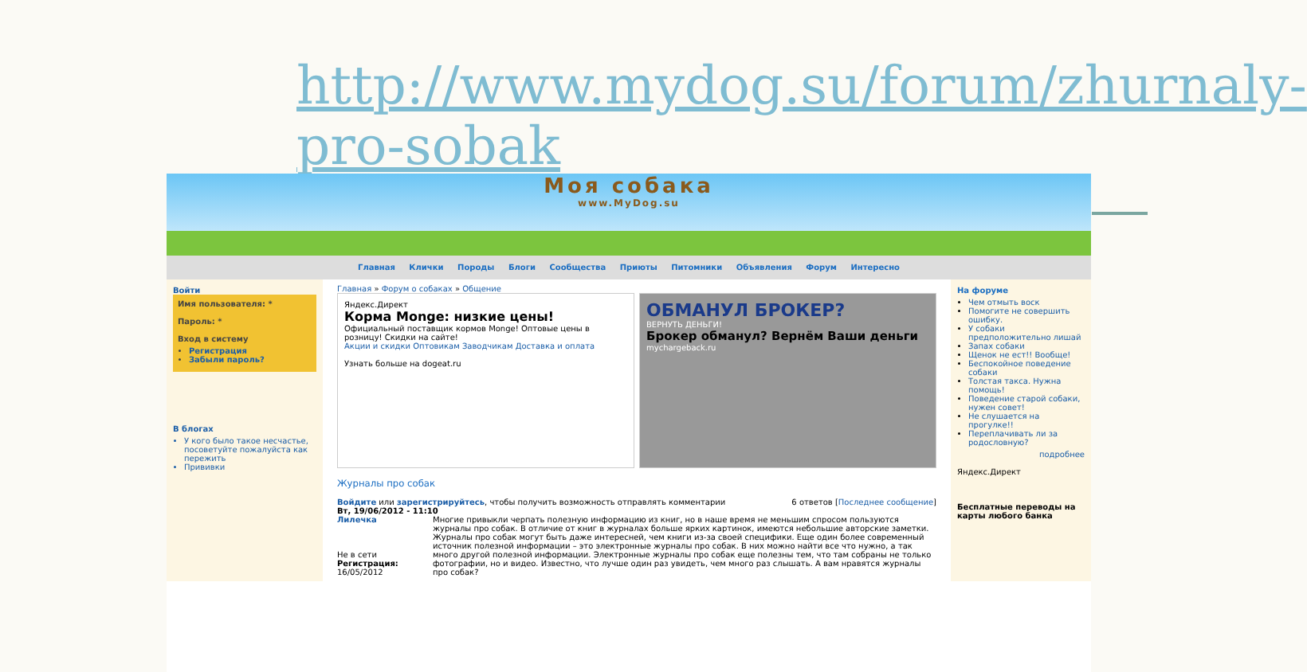http://www.mydog.su/forum/zhurnaly-pro-sobak
Моя собака
www.MyDog.su
Главная Клички Породы Блоги Сообщества Приюты Питомники Объявления Форум Интересно
Войти
Имя пользователя: *
Пароль: *
Вход в систему
Регистрация
Забыли пароль?
В блогах
У кого было такое несчастье, посоветуйте пожалуйста как пережить
Прививки
Главная » Форум о собаках » Общение
Яндекс.Директ
Корма Monge: низкие цены!
Официальный поставщик кормов Monge! Оптовые цены в розницу! Скидки на сайте!
Акции и скидки Оптовикам Заводчикам Доставка и оплата
Узнать больше на dogeat.ru
ОБМАНУЛ БРОКЕР?
ВЕРНУТЬ ДЕНЬГИ!
Брокер обманул? Вернём Ваши деньги
mychargeback.ru
Журналы про собак
Войдите или зарегистрируйтесь, чтобы получить возможность отправлять комментарии 6 ответов [Последнее сообщение]
Вт, 19/06/2012 - 11:10
Лилечка
Не в сети
Регистрация: 16/05/2012
Многие привыкли черпать полезную информацию из книг, но в наше время не меньшим спросом пользуются журналы про собак. В отличие от книг в журналах больше ярких картинок, имеются небольшие авторские заметки. Журналы про собак могут быть даже интересней, чем книги из-за своей специфики. Еще один более современный источник полезной информации – это электронные журналы про собак. В них можно найти все что нужно, а так много другой полезной информации. Электронные журналы про собак еще полезны тем, что там собраны не только фотографии, но и видео. Известно, что лучше один раз увидеть, чем много раз слышать. А вам нравятся журналы про собак?
На форуме
Чем отмыть воск
Помогите не совершить ошибку.
У собаки предположительно лишай
Запах собаки
Щенок не ест!! Вообще!
Беспокойное поведение собаки
Толстая такса. Нужна помощь!
Поведение старой собаки, нужен совет!
Не слушается на прогулке!!
Переплачивать ли за родословную?
подробнее
Яндекс.Директ
Бесплатные переводы на карты любого банка